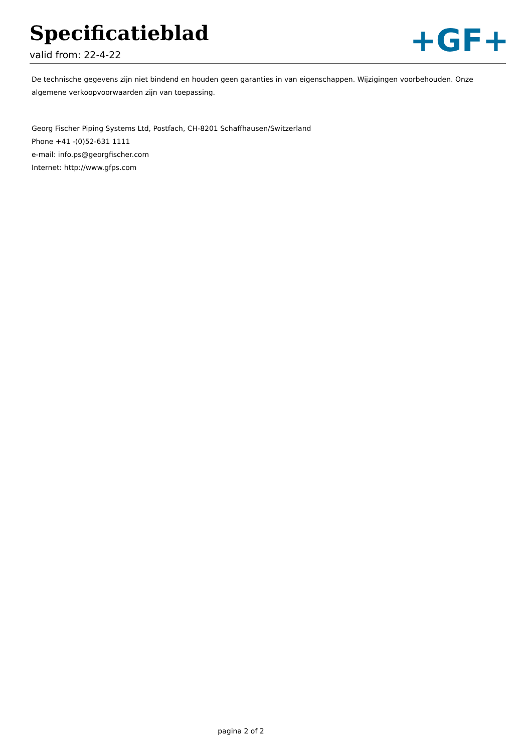Specificatieblad
valid from: 22-4-22
+GF+
De technische gegevens zijn niet bindend en houden geen garanties in van eigenschappen. Wijzigingen voorbehouden. Onze algemene verkoopvoorwaarden zijn van toepassing.
Georg Fischer Piping Systems Ltd, Postfach, CH-8201 Schaffhausen/Switzerland
Phone +41 -(0)52-631 1111
e-mail: info.ps@georgfischer.com
Internet: http://www.gfps.com
pagina 2 of 2